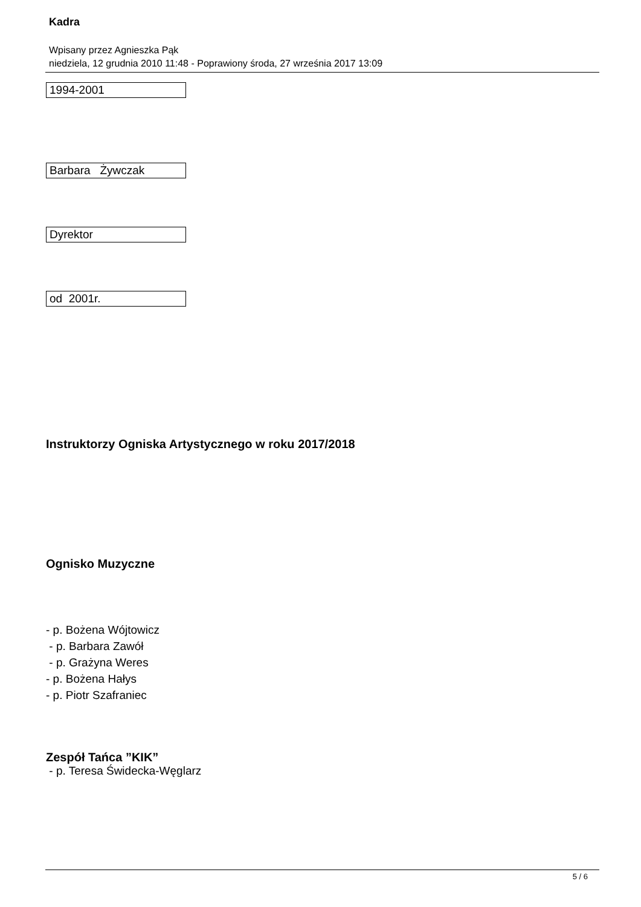Kadra
Wpisany przez Agnieszka Pąk
niedziela, 12 grudnia 2010 11:48 - Poprawiony środa, 27 września 2017 13:09
| 1994-2001 |
| Barbara Żywczak |
| Dyrektor |
| od 2001r. |
Instruktorzy Ogniska Artystycznego w roku 2017/2018
Ognisko Muzyczne
- p. Bożena Wójtowicz
- p. Barbara Zawół
- p. Grażyna Weres
- p. Bożena Hałys
- p. Piotr Szafraniec
Zespół Tańca ”KIK”
- p. Teresa Świdecka-Węglarz
5 / 6